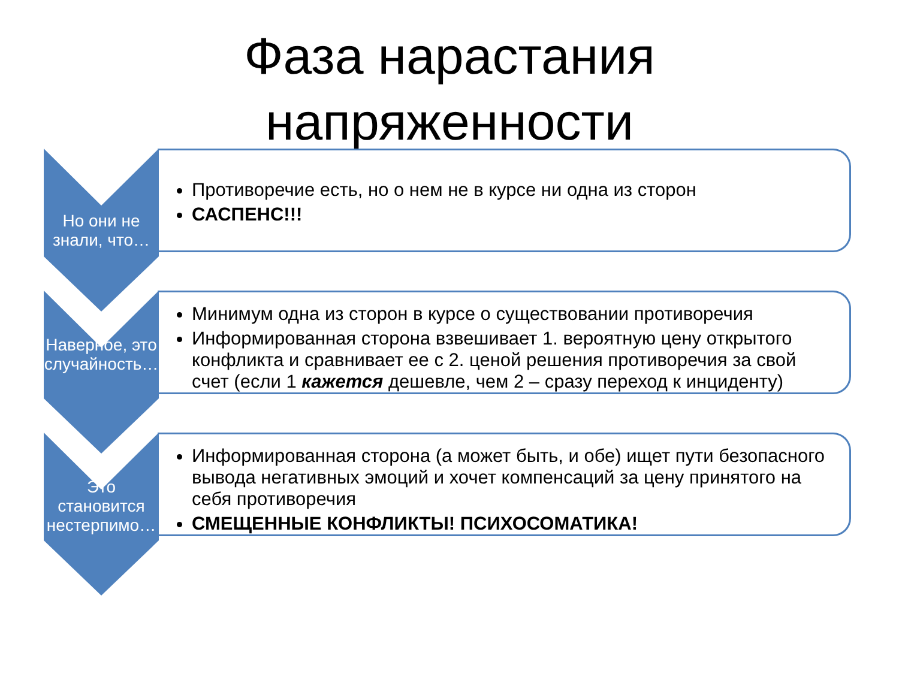Фаза нарастания
напряженности
Но они не знали, что…
Противоречие есть, но о нем не в курсе ни одна из сторон
САСПЕНС!!!
Наверное, это случайность…
Минимум одна из сторон в курсе о существовании противоречия
Информированная сторона взвешивает 1. вероятную цену открытого конфликта и сравнивает ее с 2. ценой решения противоречия за свой счет (если 1 кажется дешевле, чем 2 – сразу переход к инциденту)
Это становится нестерпимо…
Информированная сторона (а может быть, и обе) ищет пути безопасного вывода негативных эмоций и хочет компенсаций за цену принятого на себя противоречия
СМЕЩЕННЫЕ КОНФЛИКТЫ! ПСИХОСОМАТИКА!